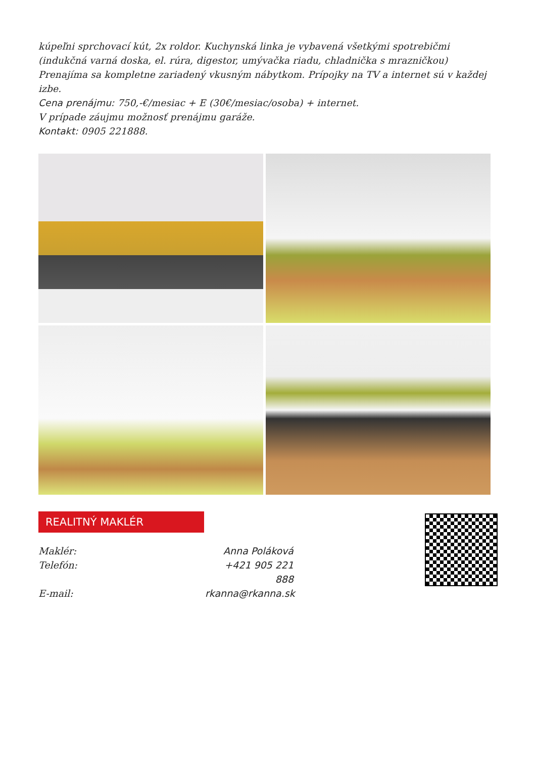kúpeľni sprchovací kút, 2x roldor. Kuchynská linka je vybavená všetkými spotrebičmi (indukčná varná doska, el. rúra, digestor, umývačka riadu, chladnička s mrazničkou) Prenajíma sa kompletne zariadený vkusným nábytkom. Prípojky na TV a internet sú v každej izbe.
Cena prenájmu: 750,-€/mesiac + E (30€/mesiac/osoba) + internet.
V prípade záujmu možnosť prenájmu garáže.
Kontakt: 0905 221888.
REALITNÝ MAKLÉR
Maklér:
Anna Poláková
Telefón:
+421 905 221 888
E-mail:
rkanna@rkanna.sk